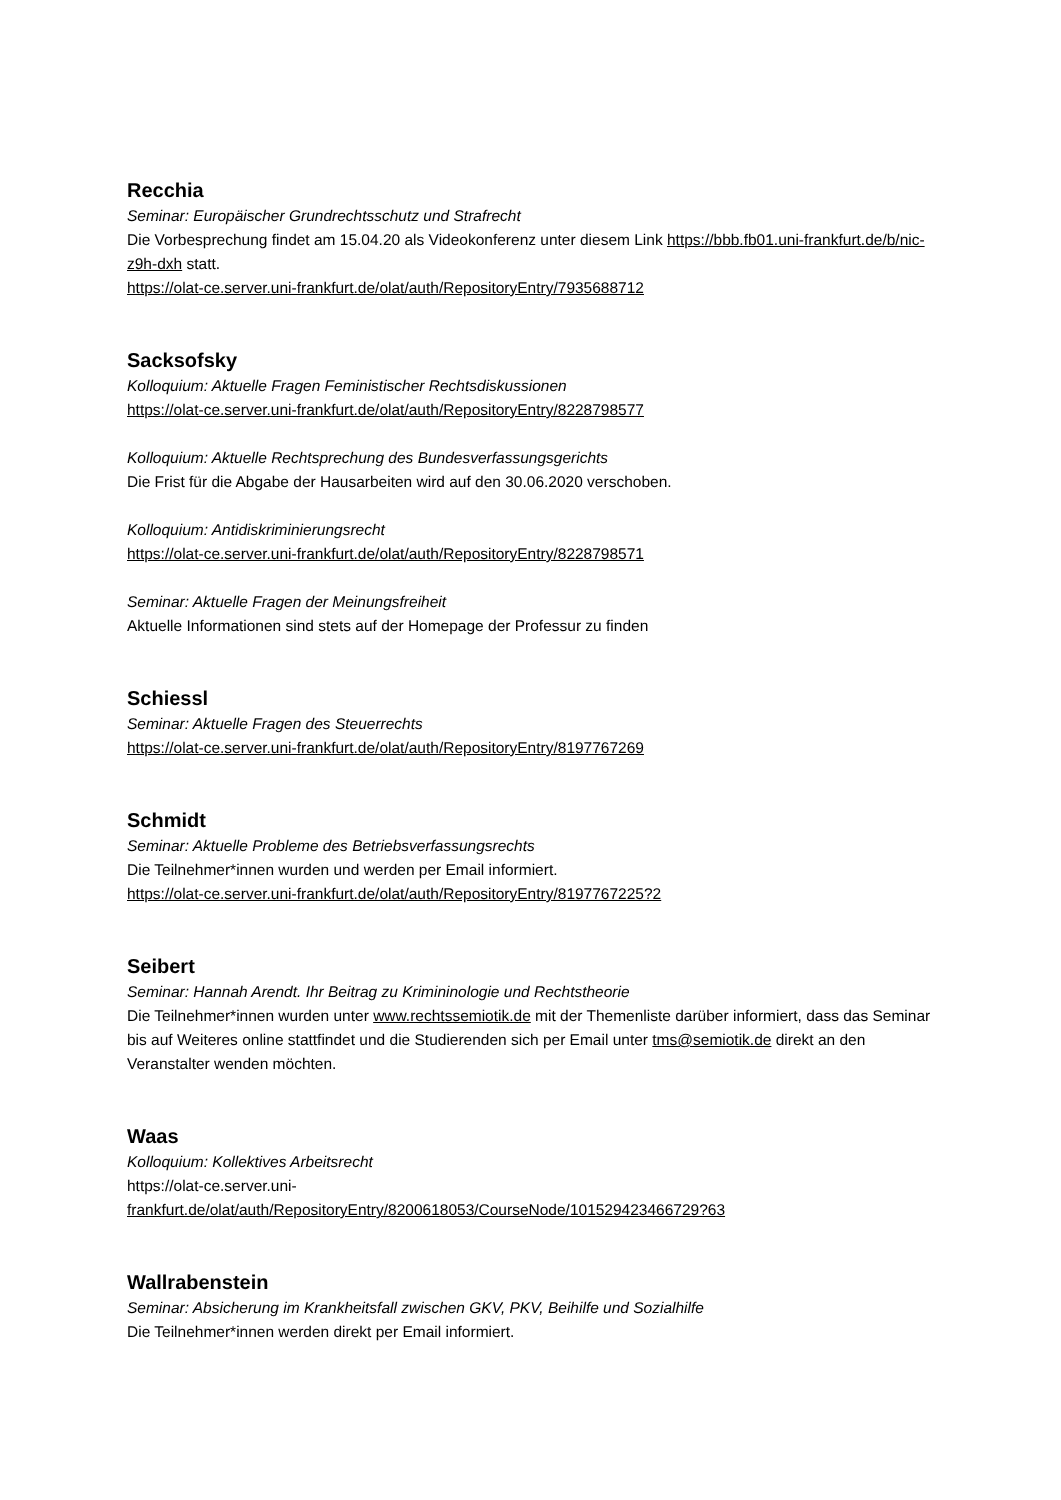Recchia
Seminar: Europäischer Grundrechtsschutz und Strafrecht
Die Vorbesprechung findet am 15.04.20 als Videokonferenz unter diesem Link https://bbb.fb01.uni-frankfurt.de/b/nic-z9h-dxh statt.
https://olat-ce.server.uni-frankfurt.de/olat/auth/RepositoryEntry/7935688712
Sacksofsky
Kolloquium: Aktuelle Fragen Feministischer Rechtsdiskussionen
https://olat-ce.server.uni-frankfurt.de/olat/auth/RepositoryEntry/8228798577
Kolloquium: Aktuelle Rechtsprechung des Bundesverfassungsgerichts
Die Frist für die Abgabe der Hausarbeiten wird auf den 30.06.2020 verschoben.
Kolloquium: Antidiskriminierungsrecht
https://olat-ce.server.uni-frankfurt.de/olat/auth/RepositoryEntry/8228798571
Seminar: Aktuelle Fragen der Meinungsfreiheit
Aktuelle Informationen sind stets auf der Homepage der Professur zu finden
Schiessl
Seminar: Aktuelle Fragen des Steuerrechts
https://olat-ce.server.uni-frankfurt.de/olat/auth/RepositoryEntry/8197767269
Schmidt
Seminar: Aktuelle Probleme des Betriebsverfassungsrechts
Die Teilnehmer*innen wurden und werden per Email informiert.
https://olat-ce.server.uni-frankfurt.de/olat/auth/RepositoryEntry/8197767225?2
Seibert
Seminar: Hannah Arendt. Ihr Beitrag zu Krimininologie und Rechtstheorie
Die Teilnehmer*innen wurden unter www.rechtssemiotik.de mit der Themenliste darüber informiert, dass das Seminar bis auf Weiteres online stattfindet und die Studierenden sich per Email unter tms@semiotik.de direkt an den Veranstalter wenden möchten.
Waas
Kolloquium: Kollektives Arbeitsrecht
https://olat-ce.server.uni-
frankfurt.de/olat/auth/RepositoryEntry/8200618053/CourseNode/101529423466729?63
Wallrabenstein
Seminar: Absicherung im Krankheitsfall zwischen GKV, PKV, Beihilfe und Sozialhilfe
Die Teilnehmer*innen werden direkt per Email informiert.